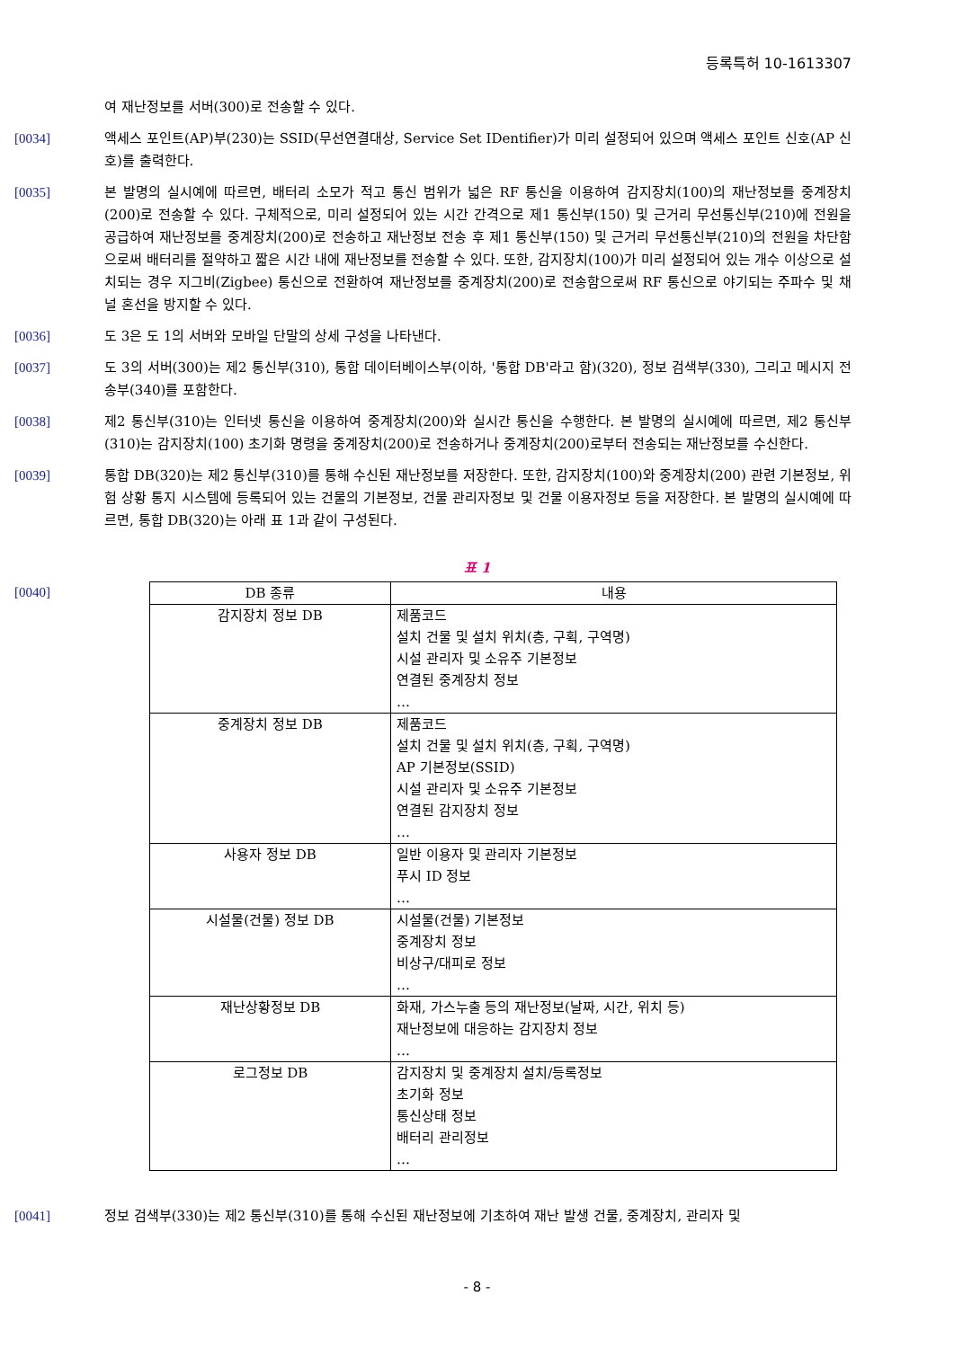등록특허 10-1613307
여 재난정보를 서버(300)로 전송할 수 있다.
[0034] 액세스 포인트(AP)부(230)는 SSID(무선연결대상, Service Set IDentifier)가 미리 설정되어 있으며 액세스 포인트 신호(AP 신호)를 출력한다.
[0035] 본 발명의 실시예에 따르면, 배터리 소모가 적고 통신 범위가 넓은 RF 통신을 이용하여 감지장치(100)의 재난정보를 중계장치(200)로 전송할 수 있다. 구체적으로, 미리 설정되어 있는 시간 간격으로 제1 통신부(150) 및 근거리 무선통신부(210)에 전원을 공급하여 재난정보를 중계장치(200)로 전송하고 재난정보 전송 후 제1 통신부(150) 및 근거리 무선통신부(210)의 전원을 차단함으로써 배터리를 절약하고 짧은 시간 내에 재난정보를 전송할 수 있다. 또한, 감지장치(100)가 미리 설정되어 있는 개수 이상으로 설치되는 경우 지그비(Zigbee) 통신으로 전환하여 재난정보를 중계장치(200)로 전송함으로써 RF 통신으로 야기되는 주파수 및 채널 혼선을 방지할 수 있다.
[0036] 도 3은 도 1의 서버와 모바일 단말의 상세 구성을 나타낸다.
[0037] 도 3의 서버(300)는 제2 통신부(310), 통합 데이터베이스부(이하, '통합 DB'라고 함)(320), 정보 검색부(330), 그리고 메시지 전송부(340)를 포함한다.
[0038] 제2 통신부(310)는 인터넷 통신을 이용하여 중계장치(200)와 실시간 통신을 수행한다. 본 발명의 실시예에 따르면, 제2 통신부(310)는 감지장치(100) 초기화 명령을 중계장치(200)로 전송하거나 중계장치(200)로부터 전송되는 재난정보를 수신한다.
[0039] 통합 DB(320)는 제2 통신부(310)를 통해 수신된 재난정보를 저장한다. 또한, 감지장치(100)와 중계장치(200) 관련 기본정보, 위험 상황 통지 시스템에 등록되어 있는 건물의 기본정보, 건물 관리자정보 및 건물 이용자정보 등을 저장한다. 본 발명의 실시예에 따르면, 통합 DB(320)는 아래 표 1과 같이 구성된다.
표 1
[0040]
| DB 종류 | 내용 |
| --- | --- |
| 감지장치 정보 DB | 제품코드 설치 건물 및 설치 위치(층, 구획, 구역명) 시설 관리자 및 소유주 기본정보 연결된 중계장치 정보 … |
| 중계장치 정보 DB | 제품코드 설치 건물 및 설치 위치(층, 구획, 구역명) AP 기본정보(SSID) 시설 관리자 및 소유주 기본정보 연결된 감지장치 정보 … |
| 사용자 정보 DB | 일반 이용자 및 관리자 기본정보 푸시 ID 정보 … |
| 시설물(건물) 정보 DB | 시설물(건물) 기본정보 중계장치 정보 비상구/대피로 정보 … |
| 재난상황정보 DB | 화재, 가스누출 등의 재난정보(날짜, 시간, 위치 등) 재난정보에 대응하는 감지장치 정보 … |
| 로그정보 DB | 감지장치 및 중계장치 설치/등록정보 초기화 정보 통신상태 정보 배터리 관리정보 … |
[0041] 정보 검색부(330)는 제2 통신부(310)를 통해 수신된 재난정보에 기초하여 재난 발생 건물, 중계장치, 관리자 및
- 8 -